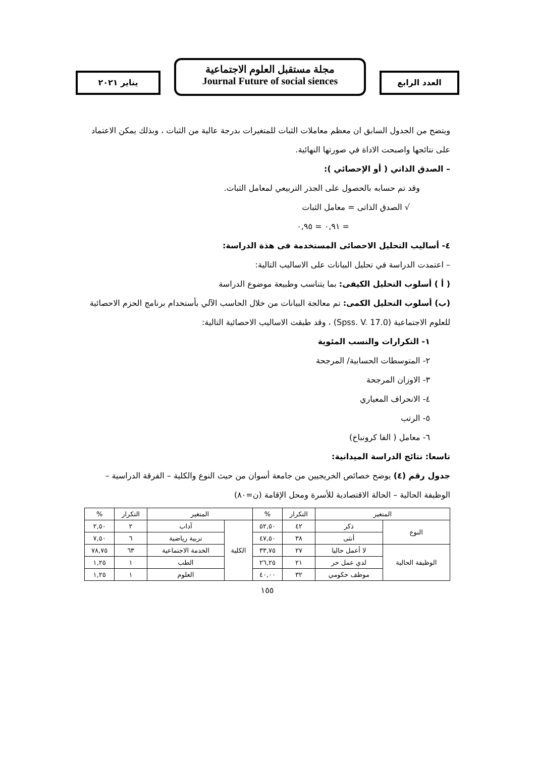العدد الرابع
مجلة مستقبل العلوم الاجتماعية
Journal Future of social siences
يناير ٢٠٢١
ويتضح من الجدول السابق ان معظم معاملات الثبات للمتغيرات بدرجة عالية من الثبات ، وبذلك يمكن الاعتماد على نتائجها واصبحت الاداة في صورتها النهائية.
– الصدق الذاتي ( أو الإحصائي ):
وقد تم حسابه بالحصول على الجذر التربيعي لمعامل الثبات.
√ الصدق الذاتى = معامل الثبات
= ٠,٩١ = ٠,٩٥
٤- أساليب التحليل الاحصائى المستخدمة فى هذة الدراسة:
– اعتمدت الدراسة في تحليل البيانات على الاساليب التالية:
( أ ) أسلوب التحليل الكيفى: بما يتناسب وطبيعة موضوع الدراسة
(ب) أسلوب التحليل الكمى: تم معالجة البيانات من خلال الحاسب الآلي بأستخدام برنامج الحزم الاحصائية للعلوم الاجتماعية (Spss. V. 17.0) ، وقد طبقت الاساليب الاحصائية التالية:
١- التكرارات والنسب المئوية
٢- المتوسطات الحسابية/ المرجحة
٣- الاوزان المرجحة
٤- الانحراف المعياري
٥- الرتب
٦- معامل ( الفا كرونباخ)
تاسعا: نتائج الدراسة الميدانية:
جدول رقم (٤) يوضح خصائص الخريجيين من جامعة أسوان من حيث النوع والكلية – الفرقة الدراسية – الوظيفة الحالية – الحالة الاقتصادية للأسرة ومحل الإقامة (ن=٨٠)
| المتغير | | التكرار | % | المتغير | | التكرار | % |
| --- | --- | --- | --- | --- | --- | --- | --- |
| النوع | ذكر | ٤٢ | ٥٢,٥٠ | الكلية | آداب | ٢ | ٢,٥٠ |
| | أنثى | ٣٨ | ٤٧,٥٠ | | تربية رياضية | ٦ | ٧,٥٠ |
| الوظيفة الحالية | لا أعمل حاليا | ٢٧ | ٣٣,٧٥ | | الخدمة الاجتماعية | ٦٣ | ٧٨,٧٥ |
| | لدي عمل حر | ٢١ | ٢٦,٢٥ | | الطب | ١ | ١,٢٥ |
| | موظف حكومي | ٣٢ | ٤٠,٠٠ | | العلوم | ١ | ١,٢٥ |
١٥٥